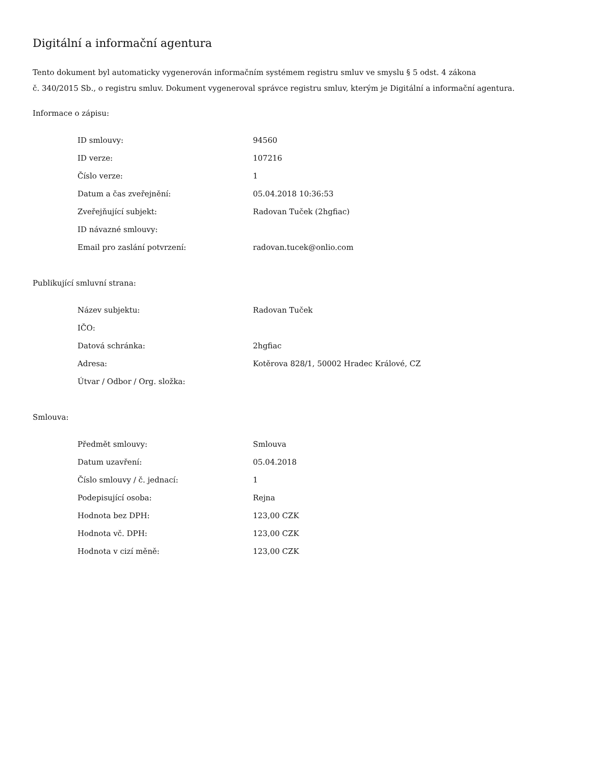Digitální a informační agentura
Tento dokument byl automaticky vygenerován informačním systémem registru smluv ve smyslu § 5 odst. 4 zákona
č. 340/2015 Sb., o registru smluv. Dokument vygeneroval správce registru smluv, kterým je Digitální a informační agentura.
Informace o zápisu:
| ID smlouvy: | 94560 |
| ID verze: | 107216 |
| Číslo verze: | 1 |
| Datum a čas zveřejnění: | 05.04.2018 10:36:53 |
| Zveřejňující subjekt: | Radovan Tuček (2hgfiac) |
| ID návazné smlouvy: | |
| Email pro zaslání potvrzení: | radovan.tucek@onlio.com |
Publikující smluvní strana:
| Název subjektu: | Radovan Tuček |
| IČO: | |
| Datová schránka: | 2hgfiac |
| Adresa: | Kotěrova 828/1, 50002 Hradec Králové, CZ |
| Útvar / Odbor / Org. složka: | |
Smlouva:
| Předmět smlouvy: | Smlouva |
| Datum uzavření: | 05.04.2018 |
| Číslo smlouvy / č. jednací: | 1 |
| Podepisující osoba: | Rejna |
| Hodnota bez DPH: | 123,00 CZK |
| Hodnota vč. DPH: | 123,00 CZK |
| Hodnota v cizí měně: | 123,00 CZK |